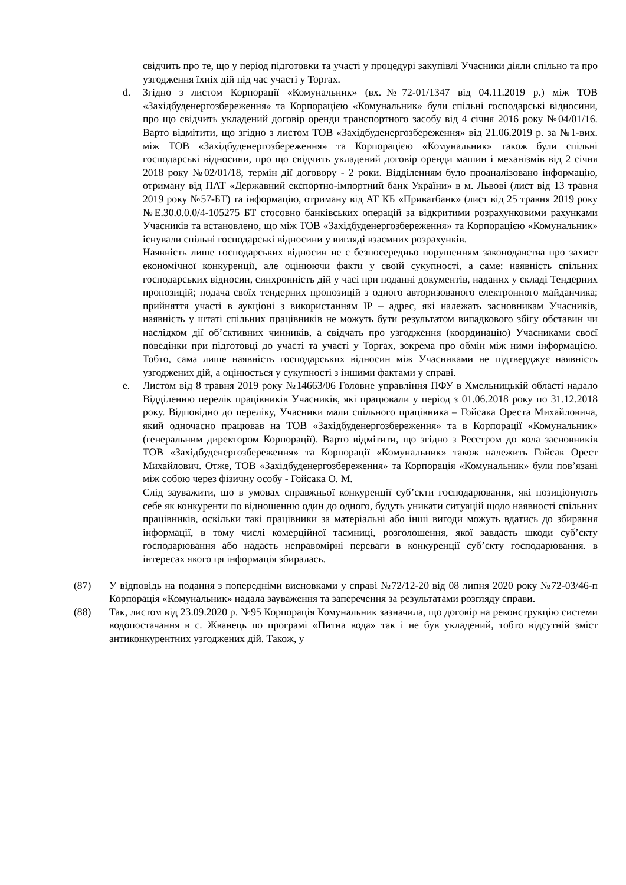свідчить про те, що у період підготовки та участі у процедурі закупівлі Учасники діяли спільно та про узгодження їхніх дій під час участі у Торгах.
d. Згідно з листом Корпорації «Комунальник» (вх.№72-01/1347 від 04.11.2019 р.) між ТОВ «Західбуденергозбереження» та Корпорацією «Комунальник» були спільні господарські відносини, про що свідчить укладений договір оренди транспортного засобу від 4 січня 2016 року №04/01/16. Варто відмітити, що згідно з листом ТОВ «Західбуденергозбереження» від 21.06.2019 р. за №1-вих. між ТОВ «Західбуденергозбереження» та Корпорацією «Комунальник» також були спільні господарські відносини, про що свідчить укладений договір оренди машин і механізмів від 2 січня 2018 року №02/01/18, термін дії договору - 2 роки. Відділенням було проаналізовано інформацію, отриману від ПАТ «Державний експортно-імпортний банк України» в м. Львові (лист від 13 травня 2019 року №57-БТ) та інформацію, отриману від АТ КБ «Приватбанк» (лист від 25 травня 2019 року №Е.30.0.0.0/4-105275 БТ стосовно банківських операцій за відкритими розрахунковими рахунками Учасників та встановлено, що між ТОВ «Західбуденергозбереження» та Корпорацією «Комунальник» існували спільні господарські відносини у вигляді взаємних розрахунків.
Наявність лише господарських відносин не є безпосередньо порушенням законодавства про захист економічної конкуренції, але оцінюючи факти у своїй сукупності, а саме: наявність спільних господарських відносин, синхронність дій у часі при поданні документів, наданих у складі Тендерних пропозицій; подача своїх тендерних пропозицій з одного авторизованого електронного майданчика; прийняття участі в аукціоні з використанням IP – адрес, які належать засновникам Учасників, наявність у штаті спільних працівників не можуть бути результатом випадкового збігу обставин чи наслідком дії об’єктивних чинників, а свідчать про узгодження (координацію) Учасниками своєї поведінки при підготовці до участі та участі у Торгах, зокрема про обмін між ними інформацією. Тобто, сама лише наявність господарських відносин між Учасниками не підтверджує наявність узгоджених дій, а оцінюється у сукупності з іншими фактами у справі.
e. Листом від 8 травня 2019 року №14663/06 Головне управління ПФУ в Хмельницькій області надало Відділенню перелік працівників Учасників, які працювали у період з 01.06.2018 року по 31.12.2018 року. Відповідно до переліку, Учасники мали спільного працівника – Гойсака Ореста Михайловича, який одночасно працював на ТОВ «Західбуденергозбереження» та в Корпорації «Комунальник» (генеральним директором Корпорації). Варто відмітити, що згідно з Реєстром до кола засновників ТОВ «Західбуденергозбереження» та Корпорації «Комунальник» також належить Гойсак Орест Михайлович. Отже, ТОВ «Західбуденергозбереження» та Корпорація «Комунальник» були пов’язані між собою через фізичну особу - Гойсака О. М.
Слід зауважити, що в умовах справжньої конкуренції суб’єкти господарювання, які позиціонують себе як конкуренти по відношенню один до одного, будуть уникати ситуацій щодо наявності спільних працівників, оскільки такі працівники за матеріальні або інші вигоди можуть вдатись до збирання інформації, в тому числі комерційної таємниці, розголошення, якої завдасть шкоди суб’єкту господарювання або надасть неправомірні переваги в конкуренції суб’єкту господарювання. в інтересах якого ця інформація збиралась.
(87) У відповідь на подання з попередніми висновками у справі №72/12-20 від 08 липня 2020 року №72-03/46-п Корпорація «Комунальник» надала зауваження та заперечення за результатами розгляду справи.
(88) Так, листом від 23.09.2020 р. №95 Корпорація Комунальник зазначила, що договір на реконструкцію системи водопостачання в с. Жванець по програмі «Питна вода» так і не був укладений, тобто відсутній зміст антиконкурентних узгоджених дій. Також, у